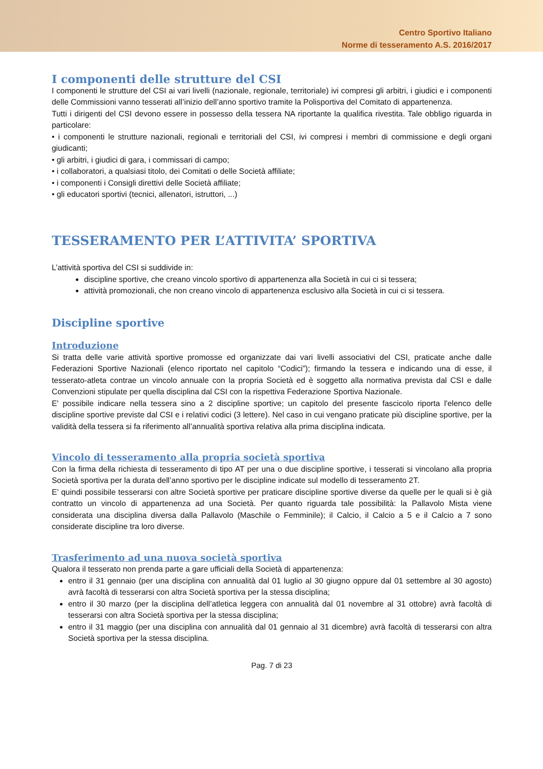Centro Sportivo Italiano
Norme di tesseramento A.S. 2016/2017
I componenti delle strutture del CSI
I componenti le strutture del CSI ai vari livelli (nazionale, regionale, territoriale) ivi compresi gli arbitri, i giudici e i componenti delle Commissioni vanno tesserati all’inizio dell’anno sportivo tramite la Polisportiva del Comitato di appartenenza.
Tutti i dirigenti del CSI devono essere in possesso della tessera NA riportante la qualifica rivestita. Tale obbligo riguarda in particolare:
• i componenti le strutture nazionali, regionali e territoriali del CSI, ivi compresi i membri di commissione e degli organi giudicanti;
• gli arbitri, i giudici di gara, i commissari di campo;
• i collaboratori, a qualsiasi titolo, dei Comitati o delle Società affiliate;
• i componenti i Consigli direttivi delle Società affiliate;
• gli educatori sportivi (tecnici, allenatori, istruttori, ...)
TESSERAMENTO PER L’ATTIVITA’ SPORTIVA
L’attività sportiva del CSI si suddivide in:
discipline sportive, che creano vincolo sportivo di appartenenza alla Società in cui ci si tessera;
attività promozionali, che non creano vincolo di appartenenza esclusivo alla Società in cui ci si tessera.
Discipline sportive
Introduzione
Si tratta delle varie attività sportive promosse ed organizzate dai vari livelli associativi del CSI, praticate anche dalle Federazioni Sportive Nazionali (elenco riportato nel capitolo “Codici”); firmando la tessera e indicando una di esse, il tesserato-atleta contrae un vincolo annuale con la propria Società ed è soggetto alla normativa prevista dal CSI e dalle Convenzioni stipulate per quella disciplina dal CSI con la rispettiva Federazione Sportiva Nazionale.
E' possibile indicare nella tessera sino a 2 discipline sportive; un capitolo del presente fascicolo riporta l'elenco delle discipline sportive previste dal CSI e i relativi codici (3 lettere). Nel caso in cui vengano praticate più discipline sportive, per la validità della tessera si fa riferimento all’annualità sportiva relativa alla prima disciplina indicata.
Vincolo di tesseramento alla propria società sportiva
Con la firma della richiesta di tesseramento di tipo AT per una o due discipline sportive, i tesserati si vincolano alla propria Società sportiva per la durata dell’anno sportivo per le discipline indicate sul modello di tesseramento 2T.
E’ quindi possibile tesserarsi con altre Società sportive per praticare discipline sportive diverse da quelle per le quali si è già contratto un vincolo di appartenenza ad una Società. Per quanto riguarda tale possibilità: la Pallavolo Mista viene considerata una disciplina diversa dalla Pallavolo (Maschile o Femminile); il Calcio, il Calcio a 5 e il Calcio a 7 sono considerate discipline tra loro diverse.
Trasferimento ad una nuova società sportiva
Qualora il tesserato non prenda parte a gare ufficiali della Società di appartenenza:
entro il 31 gennaio (per una disciplina con annualità dal 01 luglio al 30 giugno oppure dal 01 settembre al 30 agosto) avrà facoltà di tesserarsi con altra Società sportiva per la stessa disciplina;
entro il 30 marzo (per la disciplina dell’atletica leggera con annualità dal 01 novembre al 31 ottobre) avrà facoltà di tesserarsi con altra Società sportiva per la stessa disciplina;
entro il 31 maggio (per una disciplina con annualità dal 01 gennaio al 31 dicembre) avrà facoltà di tesserarsi con altra Società sportiva per la stessa disciplina.
Pag. 7 di 23